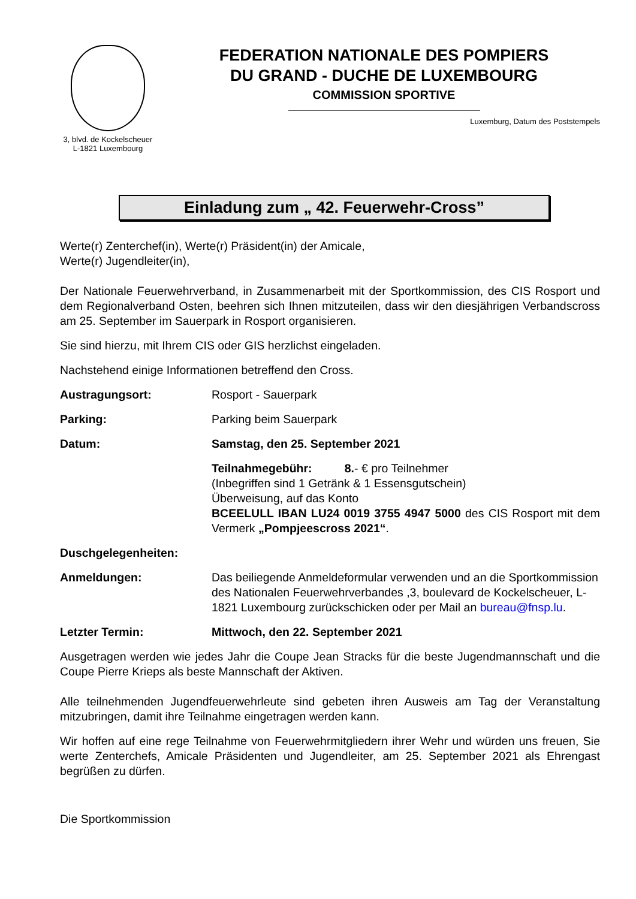3, blvd. de Kockelscheuer
L-1821 Luxembourg
FEDERATION NATIONALE DES POMPIERS
DU GRAND - DUCHE DE LUXEMBOURG
COMMISSION SPORTIVE
Luxemburg, Datum des Poststempels
Einladung zum „ 42. Feuerwehr-Cross”
Werte(r) Zenterchef(in), Werte(r) Präsident(in) der Amicale,
Werte(r) Jugendleiter(in),
Der Nationale Feuerwehrverband, in Zusammenarbeit mit der Sportkommission, des CIS Rosport und dem Regionalverband Osten, beehren sich Ihnen mitzuteilen, dass wir den diesjährigen Verbandscross am 25. September im Sauerpark in Rosport organisieren.
Sie sind hierzu, mit Ihrem CIS oder GIS herzlichst eingeladen.
Nachstehend einige Informationen betreffend den Cross.
Austragungsort: Rosport - Sauerpark
Parking: Parking beim Sauerpark
Datum: Samstag, den 25. September 2021
Teilnahmegebühr: 8.- € pro Teilnehmer
(Inbegriffen sind 1 Getränk & 1 Essensgutschein)
Überweisung, auf das Konto
BCEELULL IBAN LU24 0019 3755 4947 5000 des CIS Rosport mit dem Vermerk „Pompjeescross 2021“.
Duschgelegenheiten:
Anmeldungen: Das beiliegende Anmeldeformular verwenden und an die Sportkommission des Nationalen Feuerwehrverbandes ,3, boulevard de Kockelscheuer, L-1821 Luxembourg zurückschicken oder per Mail an bureau@fnsp.lu.
Letzter Termin: Mittwoch, den 22. September 2021
Ausgetragen werden wie jedes Jahr die Coupe Jean Stracks für die beste Jugendmannschaft und die Coupe Pierre Krieps als beste Mannschaft der Aktiven.
Alle teilnehmenden Jugendfeuerwehrleute sind gebeten ihren Ausweis am Tag der Veranstaltung mitzubringen, damit ihre Teilnahme eingetragen werden kann.
Wir hoffen auf eine rege Teilnahme von Feuerwehrmitgliedern ihrer Wehr und würden uns freuen, Sie werte Zenterchefs, Amicale Präsidenten und Jugendleiter, am 25. September 2021 als Ehrengast begrüßen zu dürfen.
Die Sportkommission